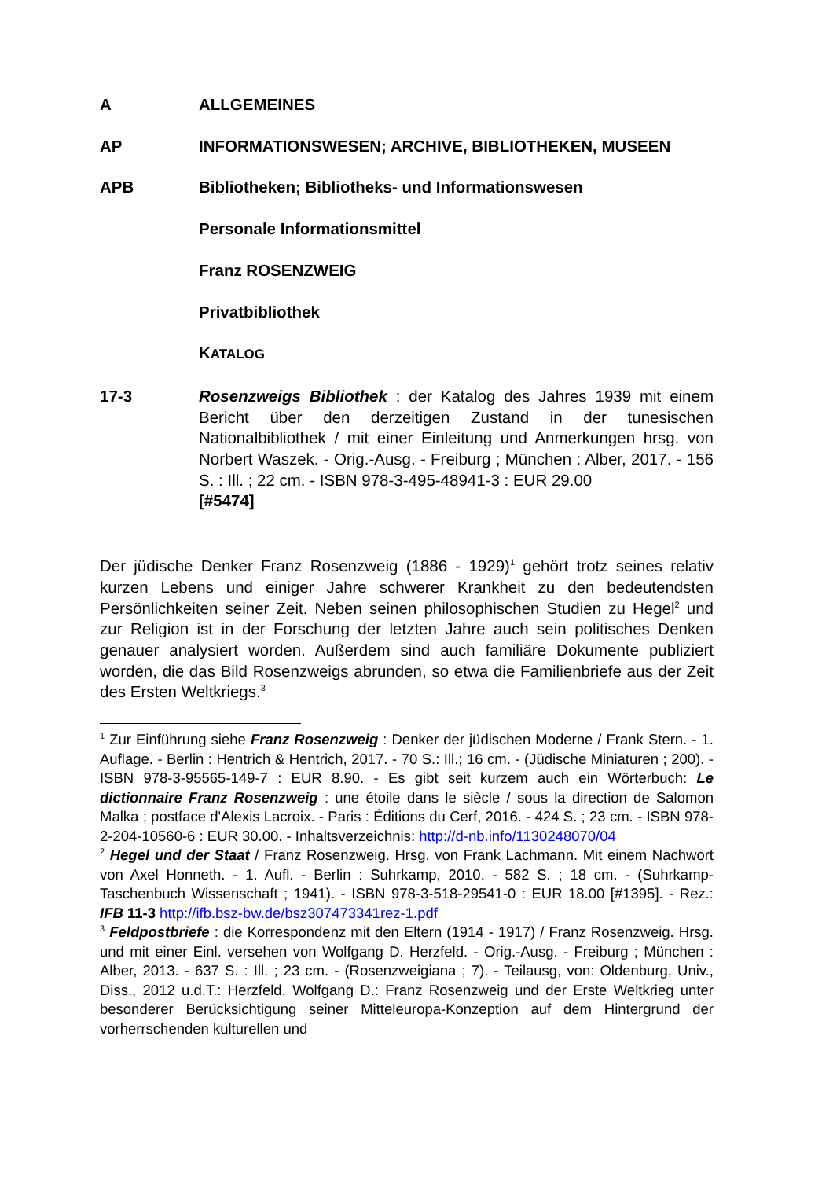A ALLGEMEINES
AP INFORMATIONSWESEN; ARCHIVE, BIBLIOTHEKEN, MUSEEN
APB Bibliotheken; Bibliotheks- und Informationswesen
Personale Informationsmittel
Franz ROSENZWEIG
Privatbibliothek
KATALOG
17-3 Rosenzweigs Bibliothek : der Katalog des Jahres 1939 mit einem Bericht über den derzeitigen Zustand in der tunesischen Nationalbibliothek / mit einer Einleitung und Anmerkungen hrsg. von Norbert Waszek. - Orig.-Ausg. - Freiburg ; München : Alber, 2017. - 156 S. : Ill. ; 22 cm. - ISBN 978-3-495-48941-3 : EUR 29.00
[#5474]
Der jüdische Denker Franz Rosenzweig (1886 - 1929)<sup>1</sup> gehört trotz seines relativ kurzen Lebens und einiger Jahre schwerer Krankheit zu den bedeutendsten Persönlichkeiten seiner Zeit. Neben seinen philosophischen Studien zu Hegel<sup>2</sup> und zur Religion ist in der Forschung der letzten Jahre auch sein politisches Denken genauer analysiert worden. Außerdem sind auch familiäre Dokumente publiziert worden, die das Bild Rosenzweigs abrunden, so etwa die Familienbriefe aus der Zeit des Ersten Weltkriegs.<sup>3</sup>
<sup>1</sup> Zur Einführung siehe Franz Rosenzweig : Denker der jüdischen Moderne / Frank Stern. - 1. Auflage. - Berlin : Hentrich & Hentrich, 2017. - 70 S.: Ill.; 16 cm. - (Jüdische Miniaturen ; 200). - ISBN 978-3-95565-149-7 : EUR 8.90. - Es gibt seit kurzem auch ein Wörterbuch: Le dictionnaire Franz Rosenzweig : une étoile dans le siècle / sous la direction de Salomon Malka ; postface d'Alexis Lacroix. - Paris : Éditions du Cerf, 2016. - 424 S. ; 23 cm. - ISBN 978-2-204-10560-6 : EUR 30.00. - Inhaltsverzeichnis: http://d-nb.info/1130248070/04
<sup>2</sup> Hegel und der Staat / Franz Rosenzweig. Hrsg. von Frank Lachmann. Mit einem Nachwort von Axel Honneth. - 1. Aufl. - Berlin : Suhrkamp, 2010. - 582 S. ; 18 cm. - (Suhrkamp-Taschenbuch Wissenschaft ; 1941). - ISBN 978-3-518-29541-0 : EUR 18.00 [#1395]. - Rez.: IFB 11-3 http://ifb.bsz-bw.de/bsz307473341rez-1.pdf
<sup>3</sup> Feldpostbriefe : die Korrespondenz mit den Eltern (1914 - 1917) / Franz Rosenzweig. Hrsg. und mit einer Einl. versehen von Wolfgang D. Herzfeld. - Orig.-Ausg. - Freiburg ; München : Alber, 2013. - 637 S. : Ill. ; 23 cm. - (Rosenzweigiana ; 7). - Teilausg, von: Oldenburg, Univ., Diss., 2012 u.d.T.: Herzfeld, Wolfgang D.: Franz Rosenzweig und der Erste Weltkrieg unter besonderer Berücksichtigung seiner Mitteleuropa-Konzeption auf dem Hintergrund der vorherrschenden kulturellen und